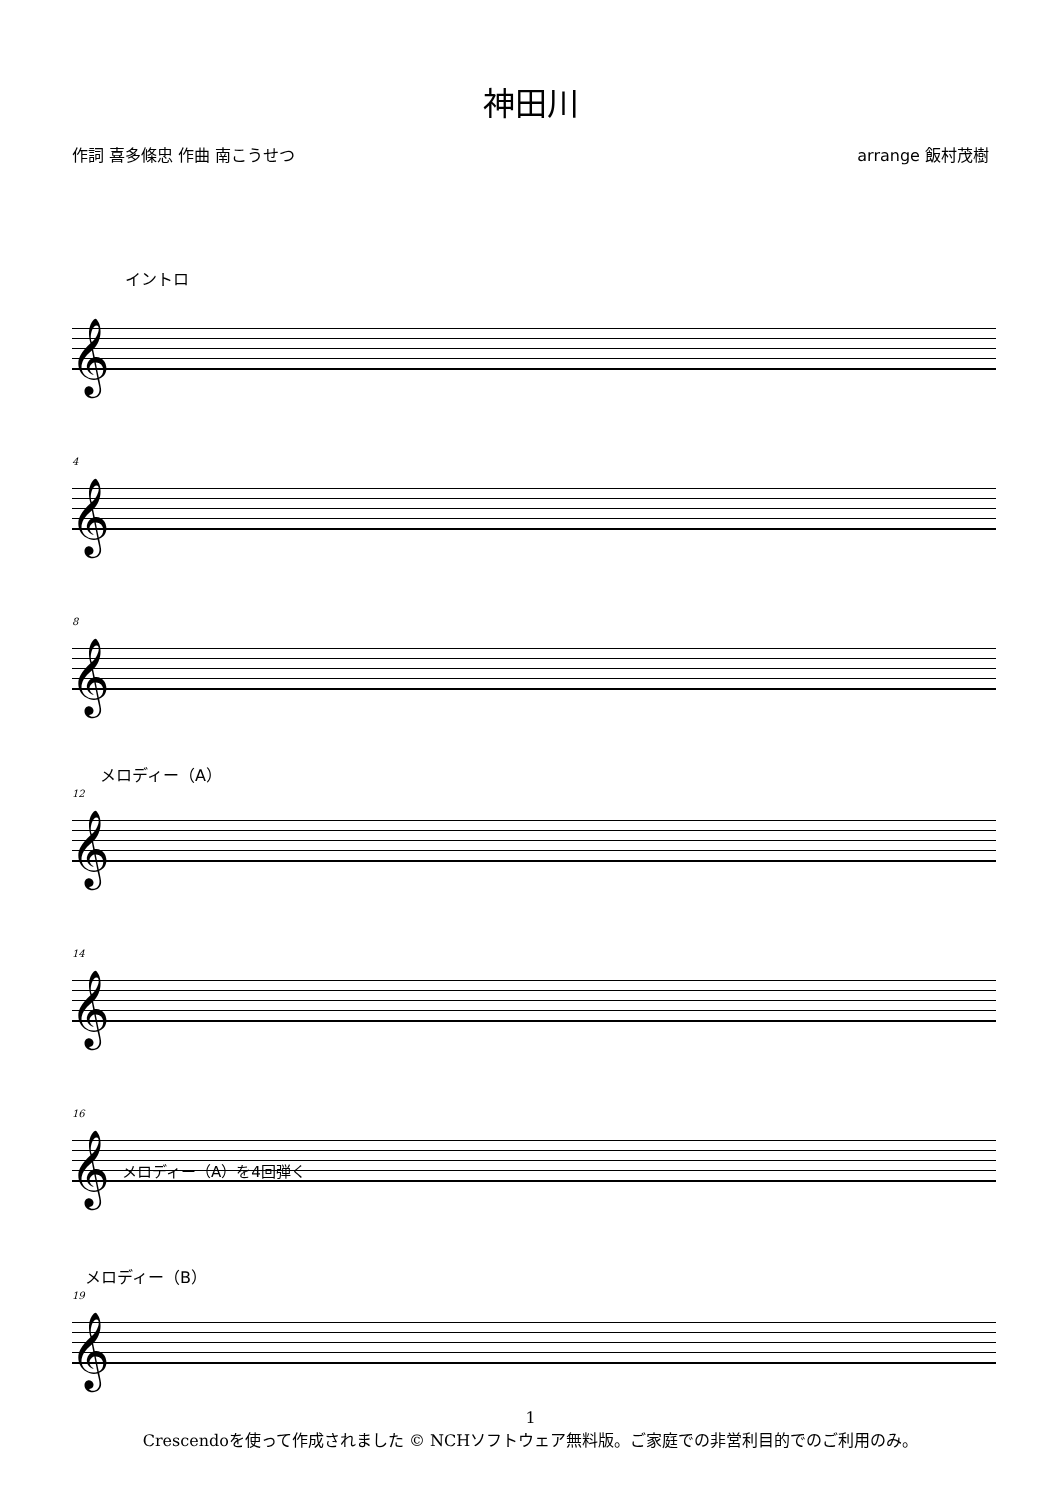神田川
作詞 喜多條忠 作曲 南こうせつ arrange 飯村茂樹
イントロ
𝄞
4
𝄞
8
𝄞
メロディー（A）
12
𝄞
14
𝄞
16
𝄞 メロディー（A）を4回弾く
メロディー（B）
19
𝄞
1
Crescendoを使って作成されました © NCHソフトウェア無料版。ご家庭での非営利目的でのご利用のみ。